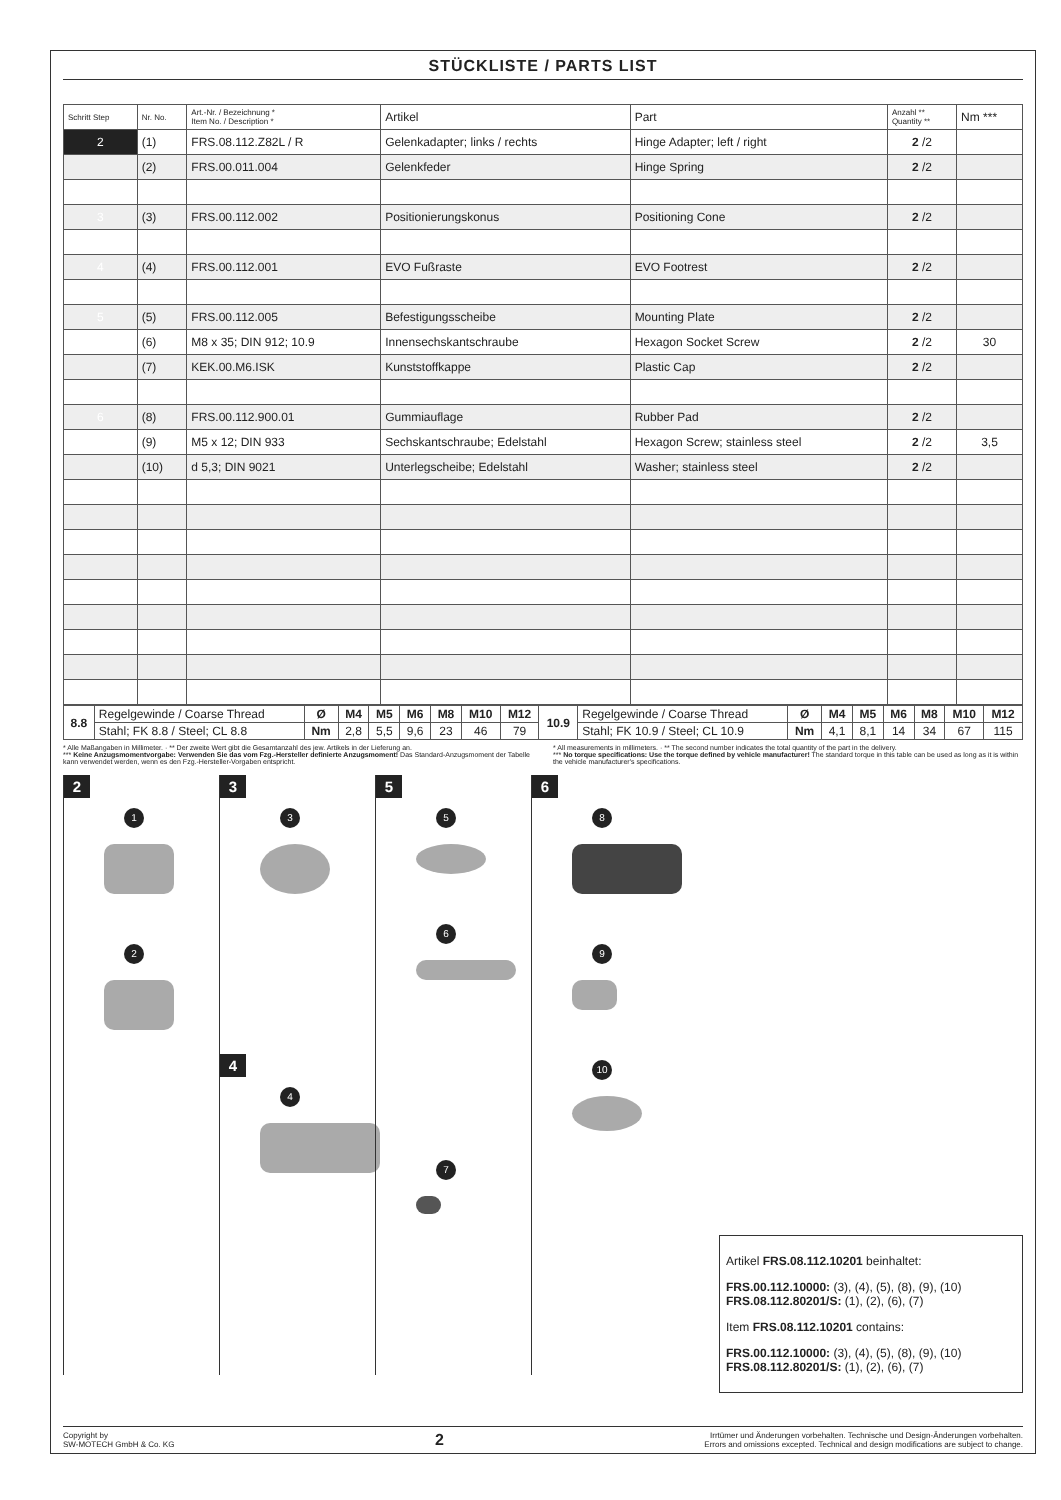STÜCKLISTE / PARTS LIST
| Schritt Step | Nr. No. | Art.-Nr. / Bezeichnung * Item No. / Description * | Artikel | Part | Anzahl ** Quantity ** | Nm *** |
| --- | --- | --- | --- | --- | --- | --- |
| 2 | (1) | FRS.08.112.Z82L / R | Gelenkadapter; links / rechts | Hinge Adapter; left / right | 2 /2 | |
| | (2) | FRS.00.011.004 | Gelenkfeder | Hinge Spring | 2 /2 | |
| 3 | (3) | FRS.00.112.002 | Positionierungskonus | Positioning Cone | 2 /2 | |
| 4 | (4) | FRS.00.112.001 | EVO Fußraste | EVO Footrest | 2 /2 | |
| 5 | (5) | FRS.00.112.005 | Befestigungsscheibe | Mounting Plate | 2 /2 | |
| | (6) | M8 x 35; DIN 912; 10.9 | Innensechskantschraube | Hexagon Socket Screw | 2 /2 | 30 |
| | (7) | KEK.00.M6.ISK | Kunststoffkappe | Plastic Cap | 2 /2 | |
| 6 | (8) | FRS.00.112.900.01 | Gummiauflage | Rubber Pad | 2 /2 | |
| | (9) | M5 x 12; DIN 933 | Sechskantschraube; Edelstahl | Hexagon Screw; stainless steel | 2 /2 | 3,5 |
| | (10) | d 5,3; DIN 9021 | Unterlegscheibe; Edelstahl | Washer; stainless steel | 2 /2 | |
| 8.8 | Regelgewinde / Coarse Thread | Ø | M4 | M5 | M6 | M8 | M10 | M12 | 10.9 | Regelgewinde / Coarse Thread | Ø | M4 | M5 | M6 | M8 | M10 | M12 |
| | Stahl; FK 8.8 / Steel; CL 8.8 | Nm | 2,8 | 5,5 | 9,6 | 23 | 46 | 79 | | Stahl; FK 10.9 / Steel; CL 10.9 | Nm | 4,1 | 8,1 | 14 | 34 | 67 | 115 |
* Alle Maßangaben in Millimeter. · ** Der zweite Wert gibt die Gesamtanzahl des jew. Artikels in der Lieferung an.
*** Keine Anzugsmomentvorgabe: Verwenden Sie das vom Fzg.-Hersteller definierte Anzugsmoment! Das Standard-Anzugsmoment der Tabelle kann verwendet werden, wenn es den Fzg.-Hersteller-Vorgaben entspricht.
* All measurements in millimeters. · ** The second number indicates the total quantity of the part in the delivery.
*** No torque specifications: Use the torque defined by vehicle manufacturer! The standard torque in this table can be used as long as it is within the vehicle manufacturer's specifications.
2
1 2
3
3
4
4
5
5 6 7
6
8 9 10
Artikel FRS.08.112.10201 beinhaltet:
FRS.00.112.10000: (3), (4), (5), (8), (9), (10)
FRS.08.112.80201/S: (1), (2), (6), (7)
Item FRS.08.112.10201 contains:
FRS.00.112.10000: (3), (4), (5), (8), (9), (10)
FRS.08.112.80201/S: (1), (2), (6), (7)
Copyright by
SW-MOTECH GmbH & Co. KG
2
Irrtümer und Änderungen vorbehalten. Technische und Design-Änderungen vorbehalten.
Errors and omissions excepted. Technical and design modifications are subject to change.